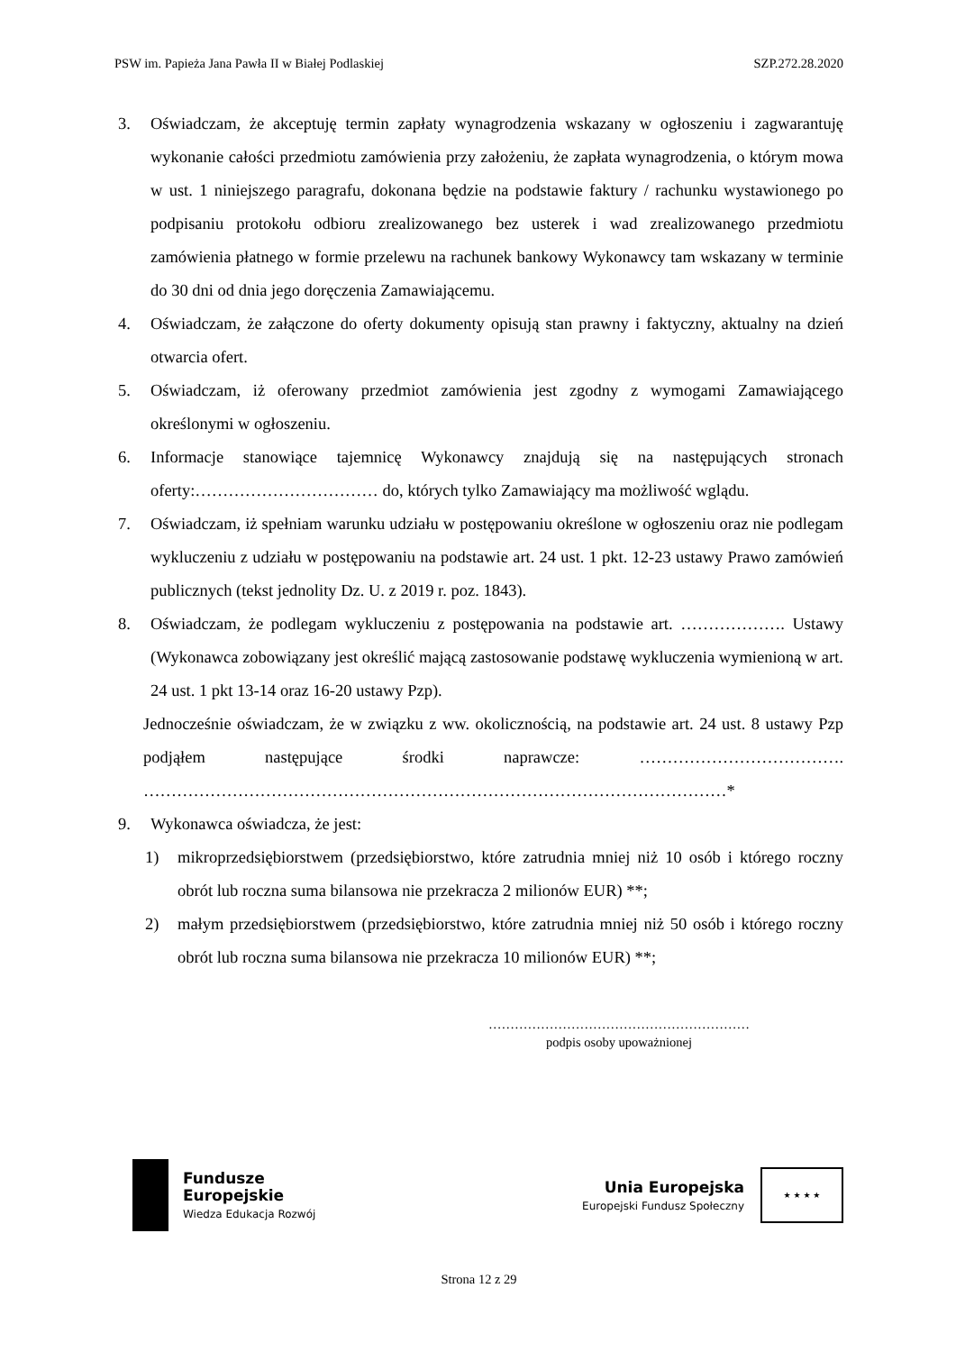PSW im. Papieża Jana Pawła II w Białej Podlaskiej SZP.272.28.2020
3. Oświadczam, że akceptuję termin zapłaty wynagrodzenia wskazany w ogłoszeniu i zagwarantuję wykonanie całości przedmiotu zamówienia przy założeniu, że zapłata wynagrodzenia, o którym mowa w ust. 1 niniejszego paragrafu, dokonana będzie na podstawie faktury / rachunku wystawionego po podpisaniu protokołu odbioru zrealizowanego bez usterek i wad zrealizowanego przedmiotu zamówienia płatnego w formie przelewu na rachunek bankowy Wykonawcy tam wskazany w terminie do 30 dni od dnia jego doręczenia Zamawiającemu.
4. Oświadczam, że załączone do oferty dokumenty opisują stan prawny i faktyczny, aktualny na dzień otwarcia ofert.
5. Oświadczam, iż oferowany przedmiot zamówienia jest zgodny z wymogami Zamawiającego określonymi w ogłoszeniu.
6. Informacje stanowiące tajemnicę Wykonawcy znajdują się na następujących stronach oferty:…………………………… do, których tylko Zamawiający ma możliwość wglądu.
7. Oświadczam, iż spełniam warunku udziału w postępowaniu określone w ogłoszeniu oraz nie podlegam wykluczeniu z udziału w postępowaniu na podstawie art. 24 ust. 1 pkt. 12-23 ustawy Prawo zamówień publicznych (tekst jednolity Dz. U. z 2019 r. poz. 1843).
8. Oświadczam, że podlegam wykluczeniu z postępowania na podstawie art. ………………. Ustawy (Wykonawca zobowiązany jest określić mającą zastosowanie podstawę wykluczenia wymienioną w art. 24 ust. 1 pkt 13-14 oraz 16-20 ustawy Pzp).
Jednocześnie oświadczam, że w związku z ww. okolicznością, na podstawie art. 24 ust. 8 ustawy Pzp podjąłem następujące środki naprawcze: ………………………………. ……………………………………………………………………………………………*
9. Wykonawca oświadcza, że jest:
1) mikroprzedsiębiorstwem (przedsiębiorstwo, które zatrudnia mniej niż 10 osób i którego roczny obrót lub roczna suma bilansowa nie przekracza 2 milionów EUR) **;
2) małym przedsiębiorstwem (przedsiębiorstwo, które zatrudnia mniej niż 50 osób i którego roczny obrót lub roczna suma bilansowa nie przekracza 10 milionów EUR) **;
……………………………………………………
podpis osoby upoważnionej
Fundusze
Europejskie
Wiedza Edukacja Rozwój
Unia Europejska
Europejski Fundusz Społeczny
★ ★ ★ ★
Strona 12 z 29